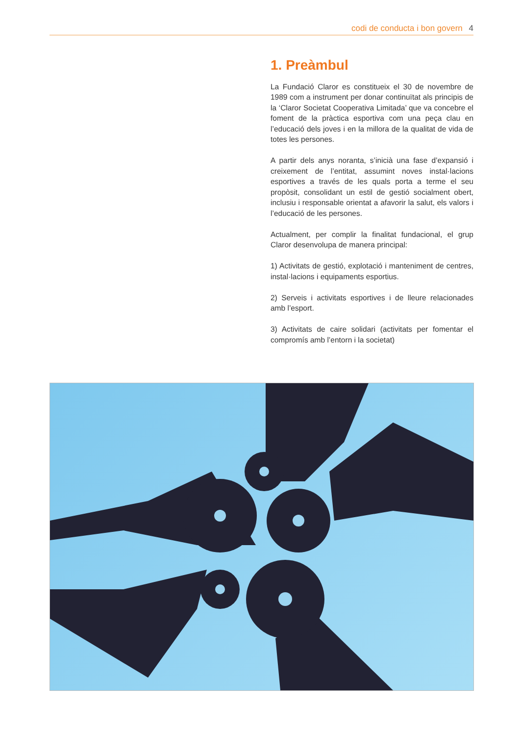codi de conducta i bon govern 4
1. Preàmbul
La Fundació Claror es constitueix el 30 de novembre de 1989 com a instrument per donar continuïtat als principis de la ‘Claror Societat Cooperativa Limitada’ que va concebre el foment de la pràctica esportiva com una peça clau en l’educació dels joves i en la millora de la qualitat de vida de totes les persones.
A partir dels anys noranta, s’inicià una fase d’expansió i creixement de l’entitat, assumint noves instal·lacions esportives a través de les quals porta a terme el seu propòsit, consolidant un estil de gestió socialment obert, inclusiu i responsable orientat a afavorir la salut, els valors i l’educació de les persones.
Actualment, per complir la finalitat fundacional, el grup Claror desenvolupa de manera principal:
1) Activitats de gestió, explotació i manteniment de centres, instal·lacions i equipaments esportius.
2) Serveis i activitats esportives i de lleure relacionades amb l’esport.
3) Activitats de caire solidari (activitats per fomentar el compromís amb l’entorn i la societat)